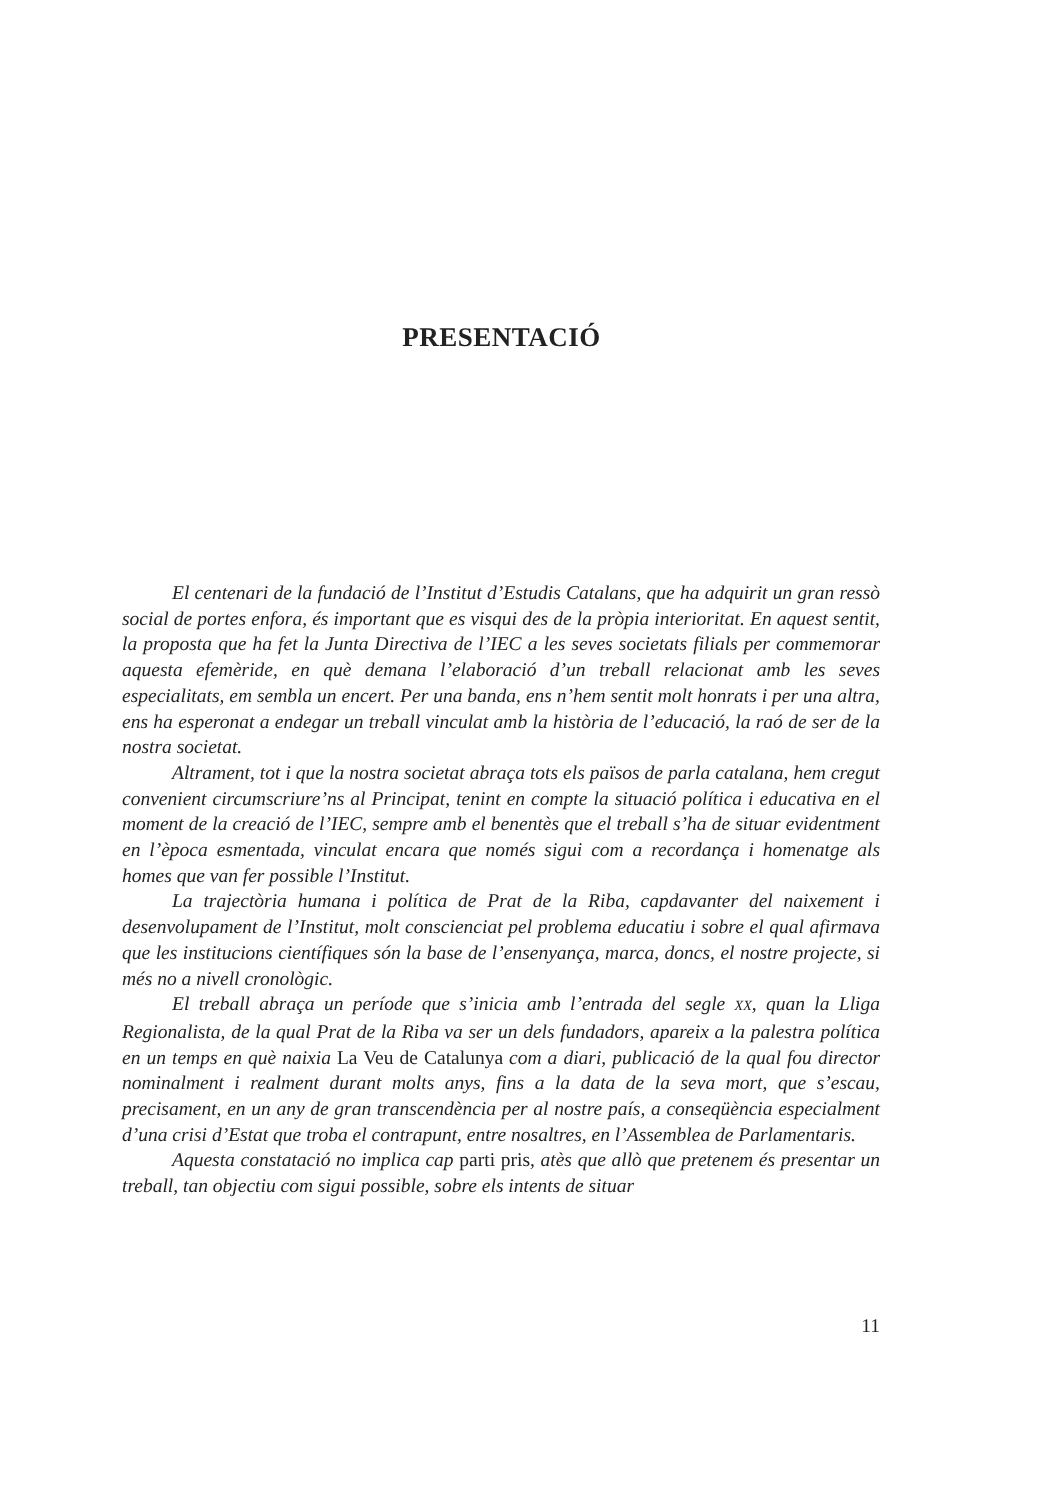PRESENTACIÓ
El centenari de la fundació de l’Institut d’Estudis Catalans, que ha adquirit un gran ressò social de portes enfora, és important que es visqui des de la pròpia interioritat. En aquest sentit, la proposta que ha fet la Junta Directiva de l’IEC a les seves societats filials per commemorar aquesta efemèride, en què demana l’elaboració d’un treball relacionat amb les seves especialitats, em sembla un encert. Per una banda, ens n’hem sentit molt honrats i per una altra, ens ha esperonat a endegar un treball vinculat amb la història de l’educació, la raó de ser de la nostra societat.
Altrament, tot i que la nostra societat abraça tots els països de parla catalana, hem cregut convenient circumscriure’ns al Principat, tenint en compte la situació política i educativa en el moment de la creació de l’IEC, sempre amb el benentès que el treball s’ha de situar evidentment en l’època esmentada, vinculat encara que només sigui com a recordança i homenatge als homes que van fer possible l’Institut.
La trajectòria humana i política de Prat de la Riba, capdavanter del naixement i desenvolupament de l’Institut, molt conscienciat pel problema educatiu i sobre el qual afirmava que les institucions científiques són la base de l’ensenyança, marca, doncs, el nostre projecte, si més no a nivell cronològic.
El treball abraça un període que s’inicia amb l’entrada del segle XX, quan la Lliga Regionalista, de la qual Prat de la Riba va ser un dels fundadors, apareix a la palestra política en un temps en què naixia La Veu de Catalunya com a diari, publicació de la qual fou director nominalment i realment durant molts anys, fins a la data de la seva mort, que s’escau, precisament, en un any de gran transcendència per al nostre país, a conseqüència especialment d’una crisi d’Estat que troba el contrapunt, entre nosaltres, en l’Assemblea de Parlamentaris.
Aquesta constatació no implica cap parti pris, atès que allò que pretenem és presentar un treball, tan objectiu com sigui possible, sobre els intents de situar
11